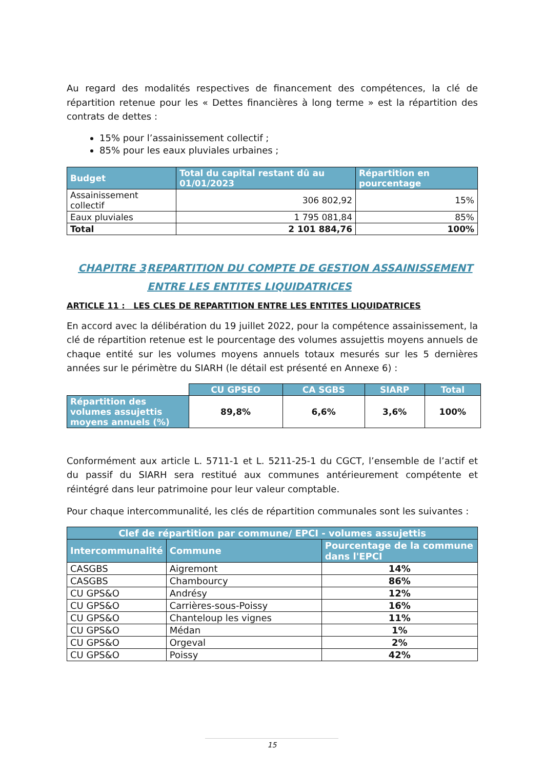Au regard des modalités respectives de financement des compétences, la clé de répartition retenue pour les « Dettes financières à long terme » est la répartition des contrats de dettes :
15% pour l’assainissement collectif ;
85% pour les eaux pluviales urbaines ;
| Budget | Total du capital restant dû au 01/01/2023 | Répartition en pourcentage |
| --- | --- | --- |
| Assainissement collectif | 306 802,92 | 15% |
| Eaux pluviales | 1 795 081,84 | 85% |
| Total | 2 101 884,76 | 100% |
CHAPITRE 3 REPARTITION DU COMPTE DE GESTION ASSAINISSEMENT ENTRE LES ENTITES LIQUIDATRICES
ARTICLE 11 : LES CLES DE REPARTITION ENTRE LES ENTITES LIQUIDATRICES
En accord avec la délibération du 19 juillet 2022, pour la compétence assainissement, la clé de répartition retenue est le pourcentage des volumes assujettis moyens annuels de chaque entité sur les volumes moyens annuels totaux mesurés sur les 5 dernières années sur le périmètre du SIARH (le détail est présenté en Annexe 6) :
| | CU GPSEO | CA SGBS | SIARP | Total |
| Répartition des volumes assujettis moyens annuels (%) | 89,8% | 6,6% | 3,6% | 100% |
Conformément aux article L. 5711-1 et L. 5211-25-1 du CGCT, l’ensemble de l’actif et du passif du SIARH sera restitué aux communes antérieurement compétente et réintégré dans leur patrimoine pour leur valeur comptable.
Pour chaque intercommunalité, les clés de répartition communales sont les suivantes :
| Clef de répartition par commune/ EPCI - volumes assujettis | | |
| --- | --- | --- |
| Intercommunalité | Commune | Pourcentage de la commune dans l'EPCI |
| CASGBS | Aigremont | 14% |
| CASGBS | Chambourcy | 86% |
| CU GPS&O | Andrésy | 12% |
| CU GPS&O | Carrières-sous-Poissy | 16% |
| CU GPS&O | Chanteloup les vignes | 11% |
| CU GPS&O | Médan | 1% |
| CU GPS&O | Orgeval | 2% |
| CU GPS&O | Poissy | 42% |
15